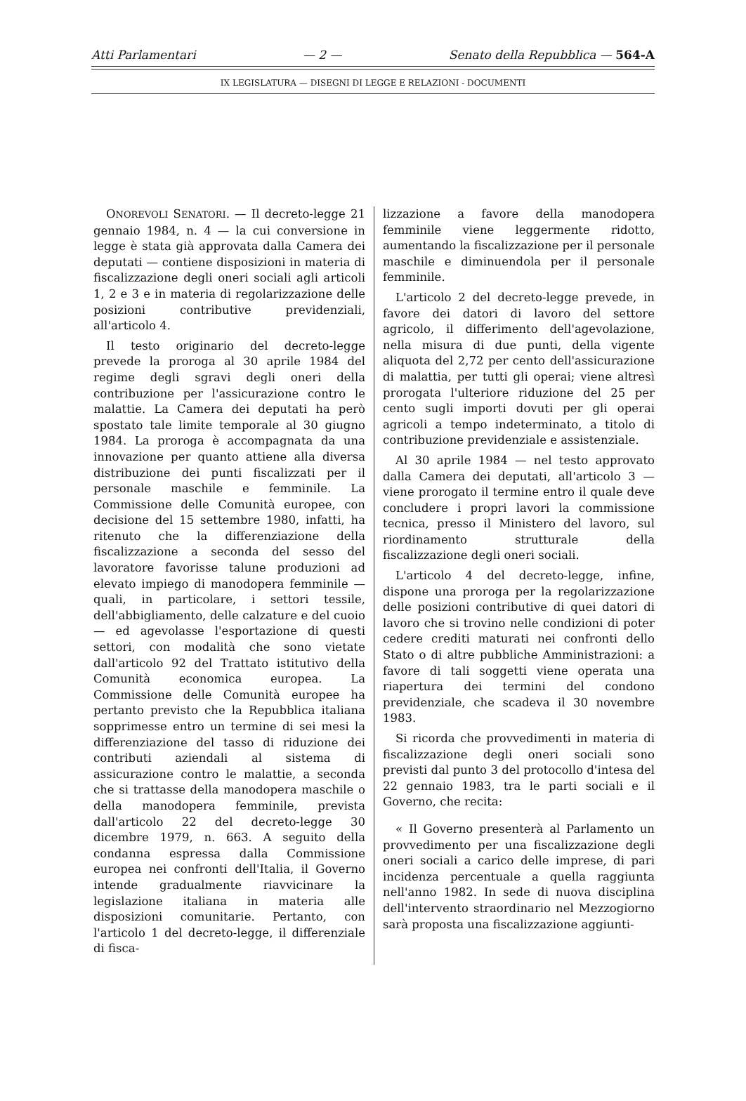Atti Parlamentari — 2 — Senato della Repubblica — 564-A
IX LEGISLATURA — DISEGNI DI LEGGE E RELAZIONI - DOCUMENTI
ONOREVOLI SENATORI. — Il decreto-legge 21 gennaio 1984, n. 4 — la cui conversione in legge è stata già approvata dalla Camera dei deputati — contiene disposizioni in materia di fiscalizzazione degli oneri sociali agli articoli 1, 2 e 3 e in materia di regolarizzazione delle posizioni contributive previdenziali, all'articolo 4.
Il testo originario del decreto-legge prevede la proroga al 30 aprile 1984 del regime degli sgravi degli oneri della contribuzione per l'assicurazione contro le malattie. La Camera dei deputati ha però spostato tale limite temporale al 30 giugno 1984. La proroga è accompagnata da una innovazione per quanto attiene alla diversa distribuzione dei punti fiscalizzati per il personale maschile e femminile. La Commissione delle Comunità europee, con decisione del 15 settembre 1980, infatti, ha ritenuto che la differenziazione della fiscalizzazione a seconda del sesso del lavoratore favorisse talune produzioni ad elevato impiego di manodopera femminile — quali, in particolare, i settori tessile, dell'abbigliamento, delle calzature e del cuoio — ed agevolasse l'esportazione di questi settori, con modalità che sono vietate dall'articolo 92 del Trattato istitutivo della Comunità economica europea. La Commissione delle Comunità europee ha pertanto previsto che la Repubblica italiana sopprimesse entro un termine di sei mesi la differenziazione del tasso di riduzione dei contributi aziendali al sistema di assicurazione contro le malattie, a seconda che si trattasse della manodopera maschile o della manodopera femminile, prevista dall'articolo 22 del decreto-legge 30 dicembre 1979, n. 663. A seguito della condanna espressa dalla Commissione europea nei confronti dell'Italia, il Governo intende gradualmente riavvicinare la legislazione italiana in materia alle disposizioni comunitarie. Pertanto, con l'articolo 1 del decreto-legge, il differenziale di fisca-
lizzazione a favore della manodopera femminile viene leggermente ridotto, aumentando la fiscalizzazione per il personale maschile e diminuendola per il personale femminile.
L'articolo 2 del decreto-legge prevede, in favore dei datori di lavoro del settore agricolo, il differimento dell'agevolazione, nella misura di due punti, della vigente aliquota del 2,72 per cento dell'assicurazione di malattia, per tutti gli operai; viene altresì prorogata l'ulteriore riduzione del 25 per cento sugli importi dovuti per gli operai agricoli a tempo indeterminato, a titolo di contribuzione previdenziale e assistenziale.
Al 30 aprile 1984 — nel testo approvato dalla Camera dei deputati, all'articolo 3 — viene prorogato il termine entro il quale deve concludere i propri lavori la commissione tecnica, presso il Ministero del lavoro, sul riordinamento strutturale della fiscalizzazione degli oneri sociali.
L'articolo 4 del decreto-legge, infine, dispone una proroga per la regolarizzazione delle posizioni contributive di quei datori di lavoro che si trovino nelle condizioni di poter cedere crediti maturati nei confronti dello Stato o di altre pubbliche Amministrazioni: a favore di tali soggetti viene operata una riapertura dei termini del condono previdenziale, che scadeva il 30 novembre 1983.
Si ricorda che provvedimenti in materia di fiscalizzazione degli oneri sociali sono previsti dal punto 3 del protocollo d'intesa del 22 gennaio 1983, tra le parti sociali e il Governo, che recita:
« Il Governo presenterà al Parlamento un provvedimento per una fiscalizzazione degli oneri sociali a carico delle imprese, di pari incidenza percentuale a quella raggiunta nell'anno 1982. In sede di nuova disciplina dell'intervento straordinario nel Mezzogiorno sarà proposta una fiscalizzazione aggiunti-